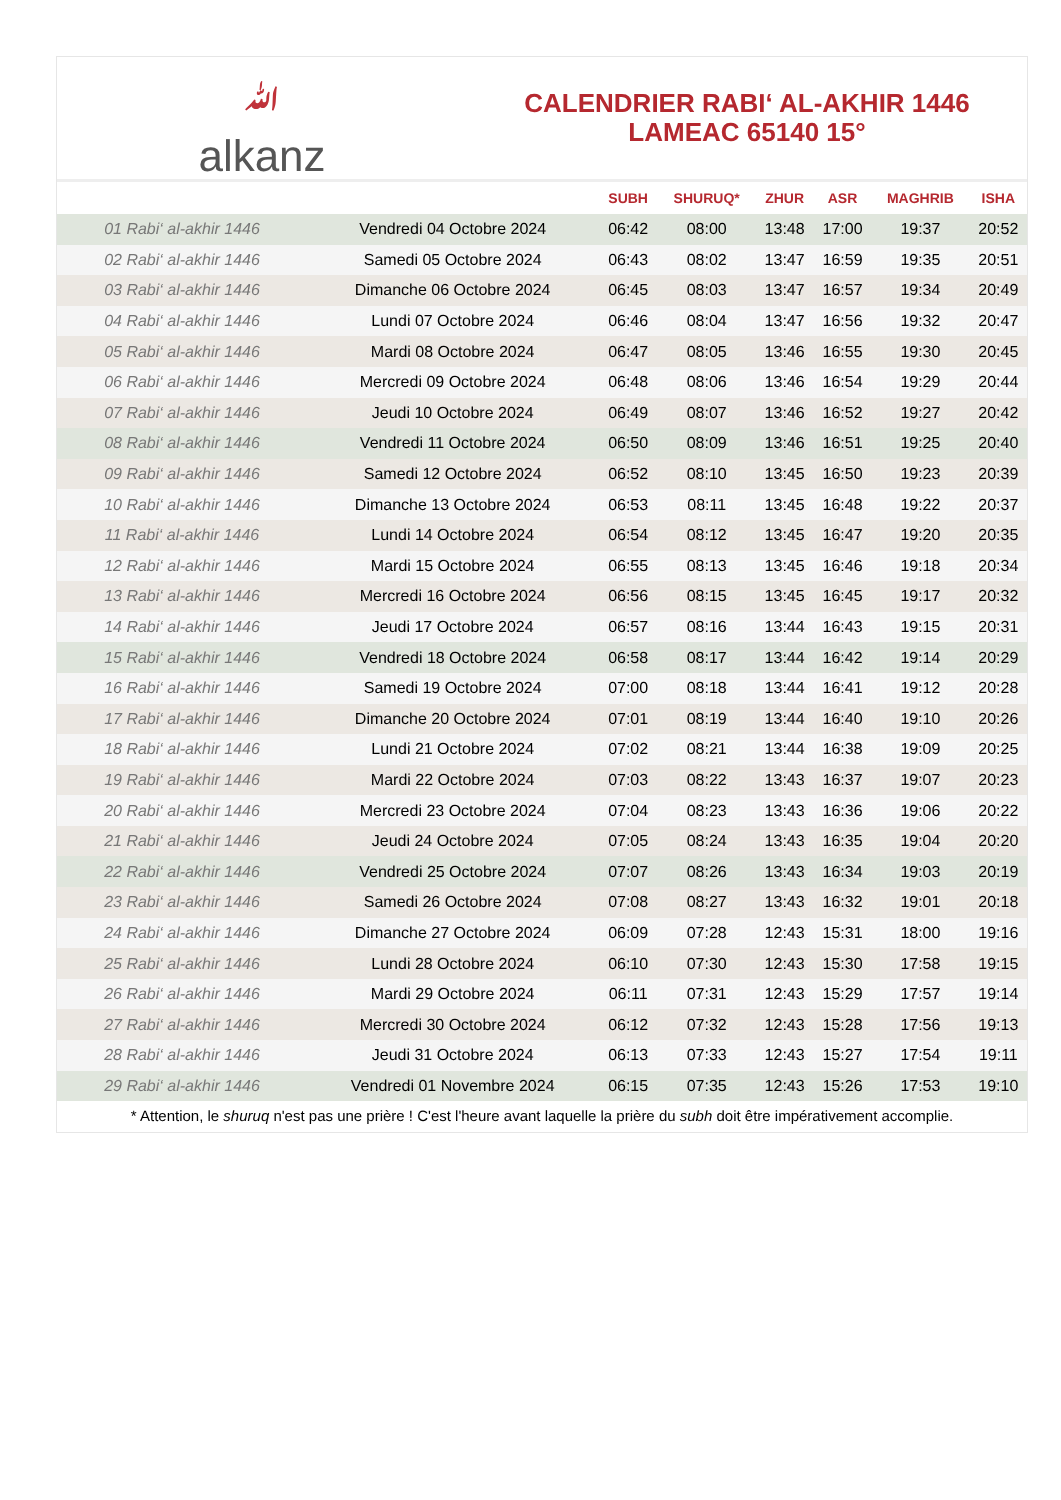ﷲalkanz
CALENDRIER RABI‘ AL-AKHIR 1446
LAMEAC 65140 15°
| | | SUBH | SHURUQ* | ZHUR | ASR | MAGHRIB | ISHA |
| --- | --- | --- | --- | --- | --- | --- | --- |
| 01 Rabi‘ al-akhir 1446 | Vendredi 04 Octobre 2024 | 06:42 | 08:00 | 13:48 | 17:00 | 19:37 | 20:52 |
| 02 Rabi‘ al-akhir 1446 | Samedi 05 Octobre 2024 | 06:43 | 08:02 | 13:47 | 16:59 | 19:35 | 20:51 |
| 03 Rabi‘ al-akhir 1446 | Dimanche 06 Octobre 2024 | 06:45 | 08:03 | 13:47 | 16:57 | 19:34 | 20:49 |
| 04 Rabi‘ al-akhir 1446 | Lundi 07 Octobre 2024 | 06:46 | 08:04 | 13:47 | 16:56 | 19:32 | 20:47 |
| 05 Rabi‘ al-akhir 1446 | Mardi 08 Octobre 2024 | 06:47 | 08:05 | 13:46 | 16:55 | 19:30 | 20:45 |
| 06 Rabi‘ al-akhir 1446 | Mercredi 09 Octobre 2024 | 06:48 | 08:06 | 13:46 | 16:54 | 19:29 | 20:44 |
| 07 Rabi‘ al-akhir 1446 | Jeudi 10 Octobre 2024 | 06:49 | 08:07 | 13:46 | 16:52 | 19:27 | 20:42 |
| 08 Rabi‘ al-akhir 1446 | Vendredi 11 Octobre 2024 | 06:50 | 08:09 | 13:46 | 16:51 | 19:25 | 20:40 |
| 09 Rabi‘ al-akhir 1446 | Samedi 12 Octobre 2024 | 06:52 | 08:10 | 13:45 | 16:50 | 19:23 | 20:39 |
| 10 Rabi‘ al-akhir 1446 | Dimanche 13 Octobre 2024 | 06:53 | 08:11 | 13:45 | 16:48 | 19:22 | 20:37 |
| 11 Rabi‘ al-akhir 1446 | Lundi 14 Octobre 2024 | 06:54 | 08:12 | 13:45 | 16:47 | 19:20 | 20:35 |
| 12 Rabi‘ al-akhir 1446 | Mardi 15 Octobre 2024 | 06:55 | 08:13 | 13:45 | 16:46 | 19:18 | 20:34 |
| 13 Rabi‘ al-akhir 1446 | Mercredi 16 Octobre 2024 | 06:56 | 08:15 | 13:45 | 16:45 | 19:17 | 20:32 |
| 14 Rabi‘ al-akhir 1446 | Jeudi 17 Octobre 2024 | 06:57 | 08:16 | 13:44 | 16:43 | 19:15 | 20:31 |
| 15 Rabi‘ al-akhir 1446 | Vendredi 18 Octobre 2024 | 06:58 | 08:17 | 13:44 | 16:42 | 19:14 | 20:29 |
| 16 Rabi‘ al-akhir 1446 | Samedi 19 Octobre 2024 | 07:00 | 08:18 | 13:44 | 16:41 | 19:12 | 20:28 |
| 17 Rabi‘ al-akhir 1446 | Dimanche 20 Octobre 2024 | 07:01 | 08:19 | 13:44 | 16:40 | 19:10 | 20:26 |
| 18 Rabi‘ al-akhir 1446 | Lundi 21 Octobre 2024 | 07:02 | 08:21 | 13:44 | 16:38 | 19:09 | 20:25 |
| 19 Rabi‘ al-akhir 1446 | Mardi 22 Octobre 2024 | 07:03 | 08:22 | 13:43 | 16:37 | 19:07 | 20:23 |
| 20 Rabi‘ al-akhir 1446 | Mercredi 23 Octobre 2024 | 07:04 | 08:23 | 13:43 | 16:36 | 19:06 | 20:22 |
| 21 Rabi‘ al-akhir 1446 | Jeudi 24 Octobre 2024 | 07:05 | 08:24 | 13:43 | 16:35 | 19:04 | 20:20 |
| 22 Rabi‘ al-akhir 1446 | Vendredi 25 Octobre 2024 | 07:07 | 08:26 | 13:43 | 16:34 | 19:03 | 20:19 |
| 23 Rabi‘ al-akhir 1446 | Samedi 26 Octobre 2024 | 07:08 | 08:27 | 13:43 | 16:32 | 19:01 | 20:18 |
| 24 Rabi‘ al-akhir 1446 | Dimanche 27 Octobre 2024 | 06:09 | 07:28 | 12:43 | 15:31 | 18:00 | 19:16 |
| 25 Rabi‘ al-akhir 1446 | Lundi 28 Octobre 2024 | 06:10 | 07:30 | 12:43 | 15:30 | 17:58 | 19:15 |
| 26 Rabi‘ al-akhir 1446 | Mardi 29 Octobre 2024 | 06:11 | 07:31 | 12:43 | 15:29 | 17:57 | 19:14 |
| 27 Rabi‘ al-akhir 1446 | Mercredi 30 Octobre 2024 | 06:12 | 07:32 | 12:43 | 15:28 | 17:56 | 19:13 |
| 28 Rabi‘ al-akhir 1446 | Jeudi 31 Octobre 2024 | 06:13 | 07:33 | 12:43 | 15:27 | 17:54 | 19:11 |
| 29 Rabi‘ al-akhir 1446 | Vendredi 01 Novembre 2024 | 06:15 | 07:35 | 12:43 | 15:26 | 17:53 | 19:10 |
* Attention, le shuruq n'est pas une prière ! C'est l'heure avant laquelle la prière du subh doit être impérativement accomplie.